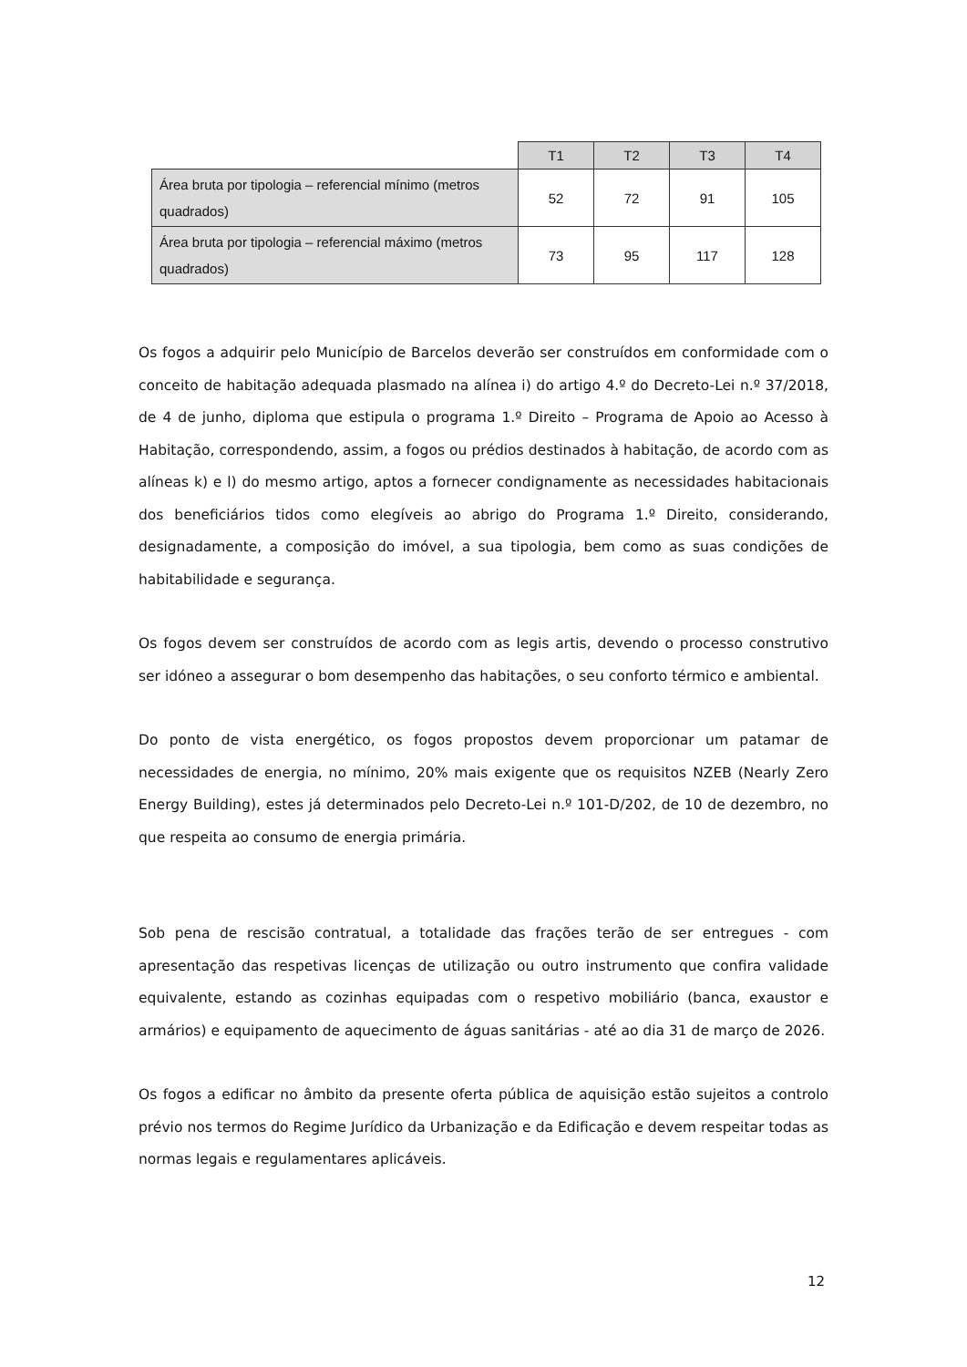| | T1 | T2 | T3 | T4 |
| --- | --- | --- | --- | --- |
| Área bruta por tipologia – referencial mínimo (metros quadrados) | 52 | 72 | 91 | 105 |
| Área bruta por tipologia – referencial máximo (metros quadrados) | 73 | 95 | 117 | 128 |
Os fogos a adquirir pelo Município de Barcelos deverão ser construídos em conformidade com o conceito de habitação adequada plasmado na alínea i) do artigo 4.º do Decreto-Lei n.º 37/2018, de 4 de junho, diploma que estipula o programa 1.º Direito – Programa de Apoio ao Acesso à Habitação, correspondendo, assim, a fogos ou prédios destinados à habitação, de acordo com as alíneas k) e l) do mesmo artigo, aptos a fornecer condignamente as necessidades habitacionais dos beneficiários tidos como elegíveis ao abrigo do Programa 1.º Direito, considerando, designadamente, a composição do imóvel, a sua tipologia, bem como as suas condições de habitabilidade e segurança.
Os fogos devem ser construídos de acordo com as legis artis, devendo o processo construtivo ser idóneo a assegurar o bom desempenho das habitações, o seu conforto térmico e ambiental.
Do ponto de vista energético, os fogos propostos devem proporcionar um patamar de necessidades de energia, no mínimo, 20% mais exigente que os requisitos NZEB (Nearly Zero Energy Building), estes já determinados pelo Decreto-Lei n.º 101-D/202, de 10 de dezembro, no que respeita ao consumo de energia primária.
Sob pena de rescisão contratual, a totalidade das frações terão de ser entregues - com apresentação das respetivas licenças de utilização ou outro instrumento que confira validade equivalente, estando as cozinhas equipadas com o respetivo mobiliário (banca, exaustor e armários) e equipamento de aquecimento de águas sanitárias - até ao dia 31 de março de 2026.
Os fogos a edificar no âmbito da presente oferta pública de aquisição estão sujeitos a controlo prévio nos termos do Regime Jurídico da Urbanização e da Edificação e devem respeitar todas as normas legais e regulamentares aplicáveis.
12